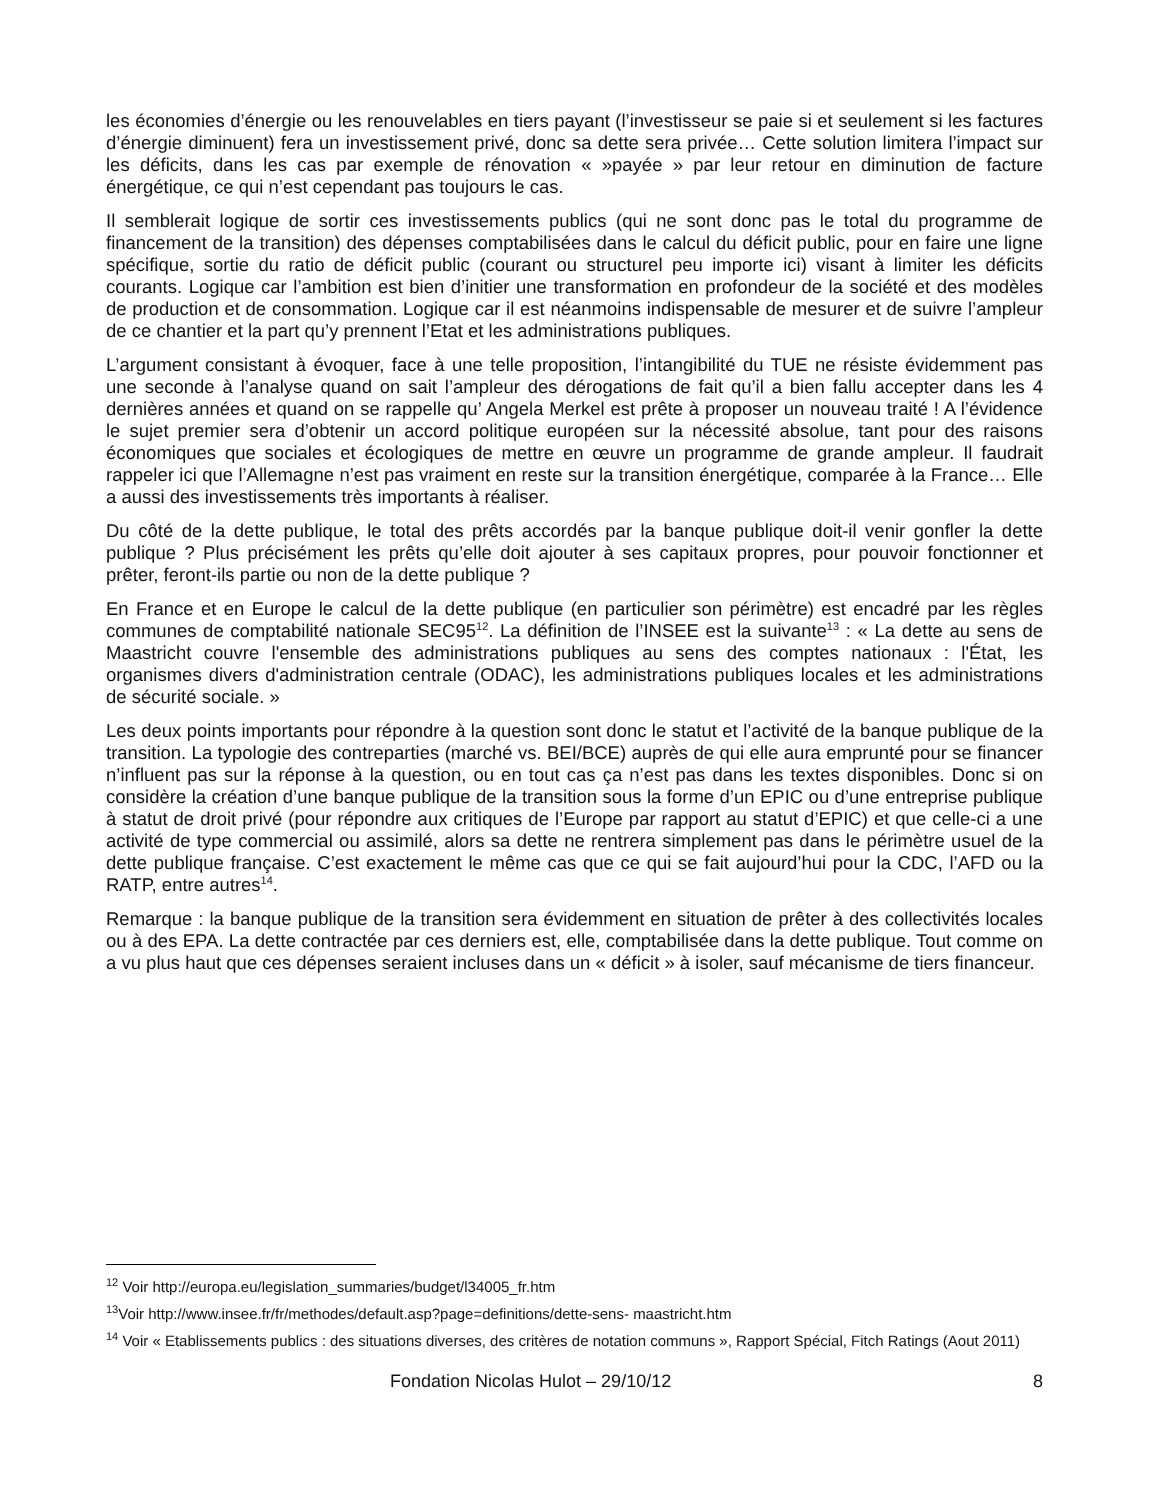les économies d’énergie ou les renouvelables en tiers payant (l’investisseur se paie si et seulement si les factures d’énergie diminuent) fera un investissement privé, donc sa dette sera privée… Cette solution limitera l’impact sur les déficits, dans les cas par exemple de rénovation « »payée » par leur retour en diminution de facture énergétique, ce qui n’est cependant pas toujours le cas.
Il semblerait logique de sortir ces investissements publics (qui ne sont donc pas le total du programme de financement de la transition) des dépenses comptabilisées dans le calcul du déficit public, pour en faire une ligne spécifique, sortie du ratio de déficit public (courant ou structurel peu importe ici) visant à limiter les déficits courants. Logique car l’ambition est bien d’initier une transformation en profondeur de la société et des modèles de production et de consommation. Logique car il est néanmoins indispensable de mesurer et de suivre l’ampleur de ce chantier et la part qu’y prennent l’Etat et les administrations publiques.
L’argument consistant à évoquer, face à une telle proposition, l’intangibilité du TUE ne résiste évidemment pas une seconde à l’analyse quand on sait l’ampleur des dérogations de fait qu’il a bien fallu accepter dans les 4 dernières années et quand on se rappelle qu’ Angela Merkel est prête à proposer un nouveau traité ! A l’évidence le sujet premier sera d’obtenir un accord politique européen sur la nécessité absolue, tant pour des raisons économiques que sociales et écologiques de mettre en œuvre un programme de grande ampleur. Il faudrait rappeler ici que l’Allemagne n’est pas vraiment en reste sur la transition énergétique, comparée à la France… Elle a aussi des investissements très importants à réaliser.
Du côté de la dette publique, le total des prêts accordés par la banque publique doit-il venir gonfler la dette publique ? Plus précisément les prêts qu’elle doit ajouter à ses capitaux propres, pour pouvoir fonctionner et prêter, feront-ils partie ou non de la dette publique ?
En France et en Europe le calcul de la dette publique (en particulier son périmètre) est encadré par les règles communes de comptabilité nationale SEC95<sup>12</sup>. La définition de l’INSEE est la suivante<sup>13</sup> : « La dette au sens de Maastricht couvre l'ensemble des administrations publiques au sens des comptes nationaux : l'État, les organismes divers d'administration centrale (ODAC), les administrations publiques locales et les administrations de sécurité sociale. »
Les deux points importants pour répondre à la question sont donc le statut et l’activité de la banque publique de la transition. La typologie des contreparties (marché vs. BEI/BCE) auprès de qui elle aura emprunté pour se financer n’influent pas sur la réponse à la question, ou en tout cas ça n’est pas dans les textes disponibles. Donc si on considère la création d’une banque publique de la transition sous la forme d’un EPIC ou d’une entreprise publique à statut de droit privé (pour répondre aux critiques de l’Europe par rapport au statut d’EPIC) et que celle-ci a une activité de type commercial ou assimilé, alors sa dette ne rentrera simplement pas dans le périmètre usuel de la dette publique française. C’est exactement le même cas que ce qui se fait aujourd’hui pour la CDC, l’AFD ou la RATP, entre autres<sup>14</sup>.
Remarque : la banque publique de la transition sera évidemment en situation de prêter à des collectivités locales ou à des EPA. La dette contractée par ces derniers est, elle, comptabilisée dans la dette publique. Tout comme on a vu plus haut que ces dépenses seraient incluses dans un « déficit » à isoler, sauf mécanisme de tiers financeur.
<sup>12</sup> Voir http://europa.eu/legislation_summaries/budget/l34005_fr.htm
<sup>13</sup> Voir http://www.insee.fr/fr/methodes/default.asp?page=definitions/dette-sens- maastricht.htm
<sup>14</sup> Voir « Etablissements publics : des situations diverses, des critères de notation communs », Rapport Spécial, Fitch Ratings (Aout 2011)
Fondation Nicolas Hulot – 29/10/12 8